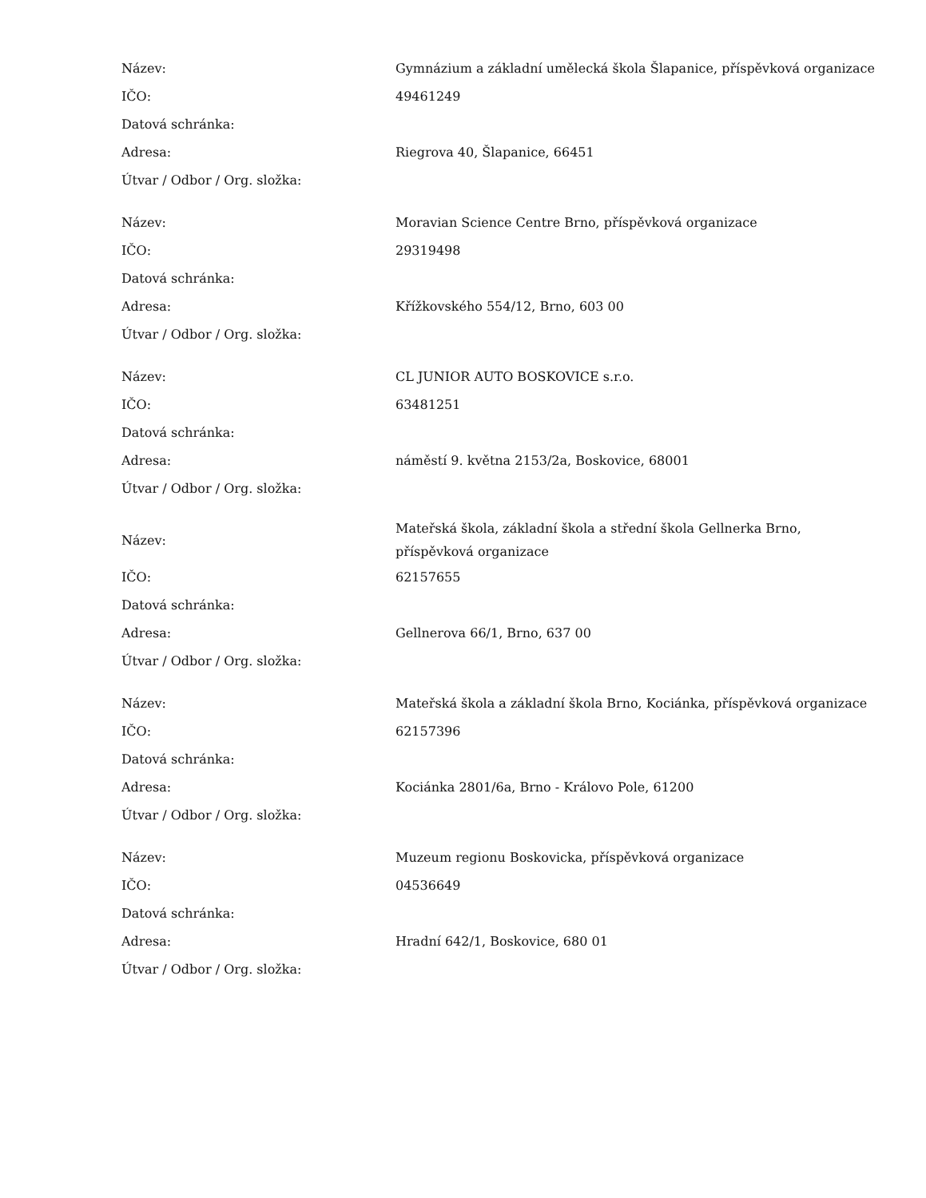| Název: | Gymnázium a základní umělecká škola Šlapanice, příspěvková organizace |
| IČO: | 49461249 |
| Datová schránka: | |
| Adresa: | Riegrova 40, Šlapanice, 66451 |
| Útvar / Odbor / Org. složka: | |
| Název: | Moravian Science Centre Brno, příspěvková organizace |
| IČO: | 29319498 |
| Datová schránka: | |
| Adresa: | Křížkovského 554/12, Brno, 603 00 |
| Útvar / Odbor / Org. složka: | |
| Název: | CL JUNIOR AUTO BOSKOVICE s.r.o. |
| IČO: | 63481251 |
| Datová schránka: | |
| Adresa: | náměstí 9. května 2153/2a, Boskovice, 68001 |
| Útvar / Odbor / Org. složka: | |
| Název: | Mateřská škola, základní škola a střední škola Gellnerka Brno, příspěvková organizace |
| IČO: | 62157655 |
| Datová schránka: | |
| Adresa: | Gellnerova 66/1, Brno, 637 00 |
| Útvar / Odbor / Org. složka: | |
| Název: | Mateřská škola a základní škola Brno, Kociánka, příspěvková organizace |
| IČO: | 62157396 |
| Datová schránka: | |
| Adresa: | Kociánka 2801/6a, Brno - Královo Pole, 61200 |
| Útvar / Odbor / Org. složka: | |
| Název: | Muzeum regionu Boskovicka, příspěvková organizace |
| IČO: | 04536649 |
| Datová schránka: | |
| Adresa: | Hradní 642/1, Boskovice, 680 01 |
| Útvar / Odbor / Org. složka: | |